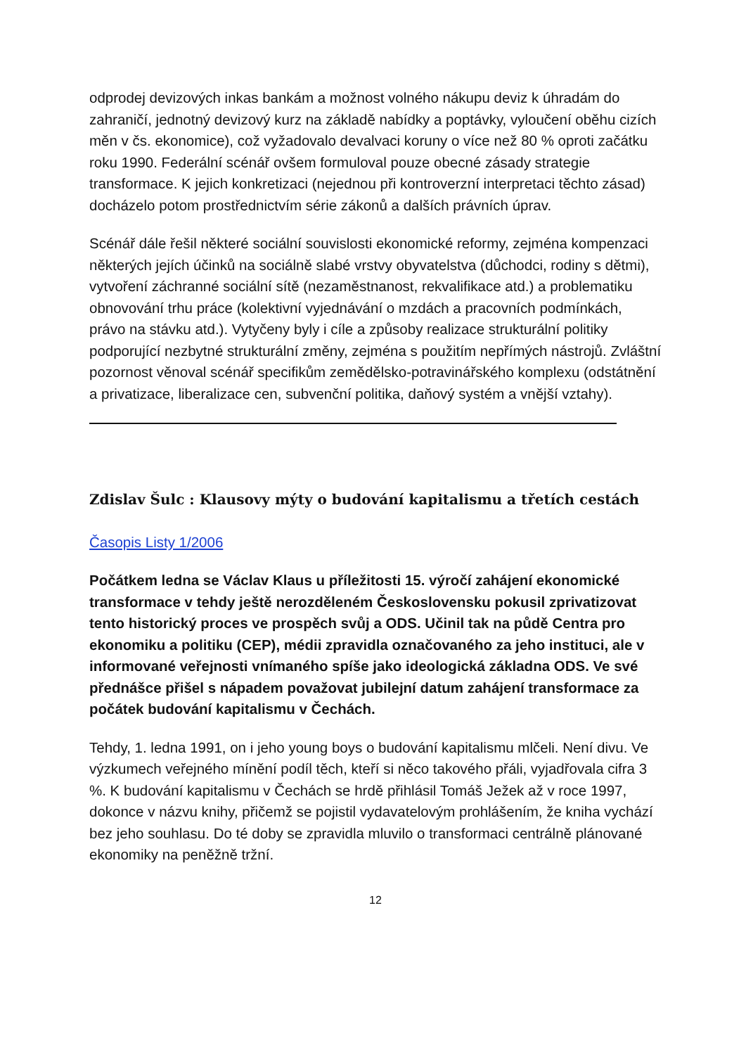odprodej devizových inkas bankám a možnost volného nákupu deviz k úhradám do zahraničí, jednotný devizový kurz na základě nabídky a poptávky, vyloučení oběhu cizích měn v čs. ekonomice), což vyžadovalo devalvaci koruny o více než 80 % oproti začátku roku 1990. Federální scénář ovšem formuloval pouze obecné zásady strategie transformace. K jejich konkretizaci (nejednou při kontroverzní interpretaci těchto zásad) docházelo potom prostřednictvím série zákonů a dalších právních úprav.
Scénář dále řešil některé sociální souvislosti ekonomické reformy, zejména kompenzaci některých jejích účinků na sociálně slabé vrstvy obyvatelstva (důchodci, rodiny s dětmi), vytvoření záchranné sociální sítě (nezaměstnanost, rekvalifikace atd.) a problematiku obnovování trhu práce (kolektivní vyjednávání o mzdách a pracovních podmínkách, právo na stávku atd.). Vytyčeny byly i cíle a způsoby realizace strukturální politiky podporující nezbytné strukturální změny, zejména s použitím nepřímých nástrojů. Zvláštní pozornost věnoval scénář specifikům zemědělsko-potravinářského komplexu (odstátnění a privatizace, liberalizace cen, subvenční politika, daňový systém a vnější vztahy).
Zdislav Šulc : Klausovy mýty o budování kapitalismu a třetích cestách
Časopis Listy 1/2006
Počátkem ledna se Václav Klaus u příležitosti 15. výročí zahájení ekonomické transformace v tehdy ještě nerozděleném Československu pokusil zprivatizovat tento historický proces ve prospěch svůj a ODS. Učinil tak na půdě Centra pro ekonomiku a politiku (CEP), médii zpravidla označovaného za jeho instituci, ale v informované veřejnosti vnímaného spíše jako ideologická základna ODS. Ve své přednášce přišel s nápadem považovat jubilejní datum zahájení transformace za počátek budování kapitalismu v Čechách.
Tehdy, 1. ledna 1991, on i jeho young boys o budování kapitalismu mlčeli. Není divu. Ve výzkumech veřejného mínění podíl těch, kteří si něco takového přáli, vyjadřovala cifra 3 %. K budování kapitalismu v Čechách se hrdě přihlásil Tomáš Ježek až v roce 1997, dokonce v názvu knihy, přičemž se pojistil vydavatelovým prohlášením, že kniha vychází bez jeho souhlasu. Do té doby se zpravidla mluvilo o transformaci centrálně plánované ekonomiky na peněžně tržní.
12